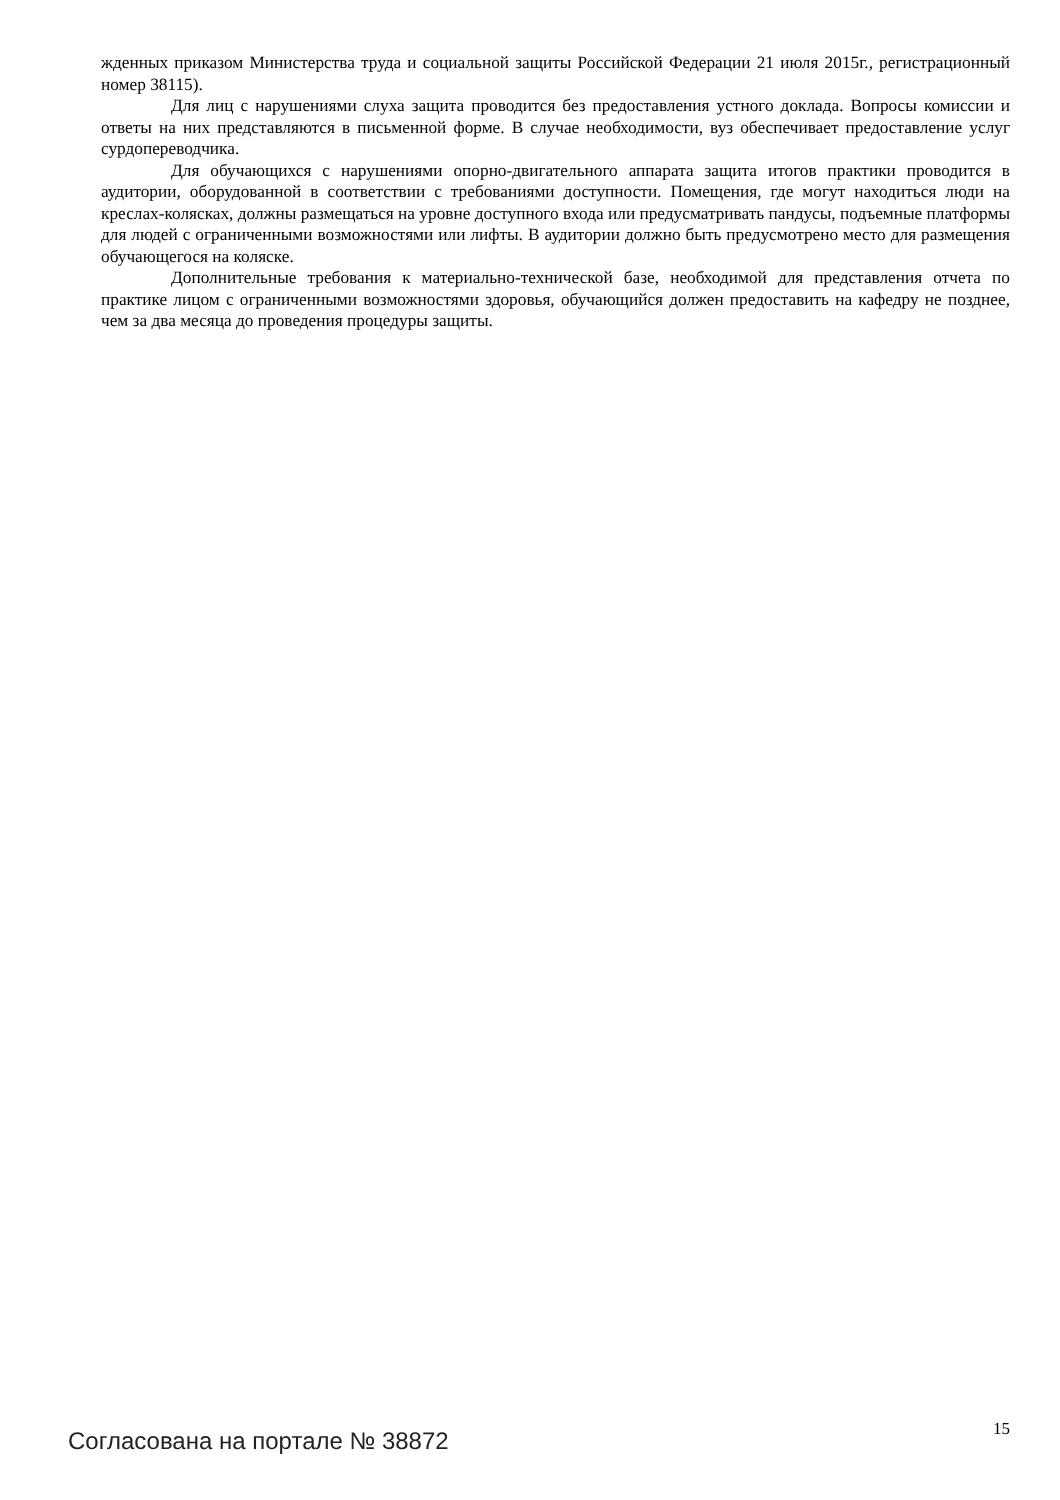жденных приказом Министерства труда и социальной защиты Российской Федерации 21 июля 2015г., регистрационный номер 38115).
Для лиц с нарушениями слуха защита проводится без предоставления устного доклада. Вопросы комиссии и ответы на них представляются в письменной форме. В случае необходимости, вуз обеспечивает предоставление услуг сурдопереводчика.
Для обучающихся с нарушениями опорно-двигательного аппарата защита итогов практики проводится в аудитории, оборудованной в соответствии с требованиями доступности. Помещения, где могут находиться люди на креслах-колясках, должны размещаться на уровне доступного входа или предусматривать пандусы, подъемные платформы для людей с ограниченными возможностями или лифты. В аудитории должно быть предусмотрено место для размещения обучающегося на коляске.
Дополнительные требования к материально-технической базе, необходимой для представления отчета по практике лицом с ограниченными возможностями здоровья, обучающийся должен предоставить на кафедру не позднее, чем за два месяца до проведения процедуры защиты.
Согласована на портале № 38872 15